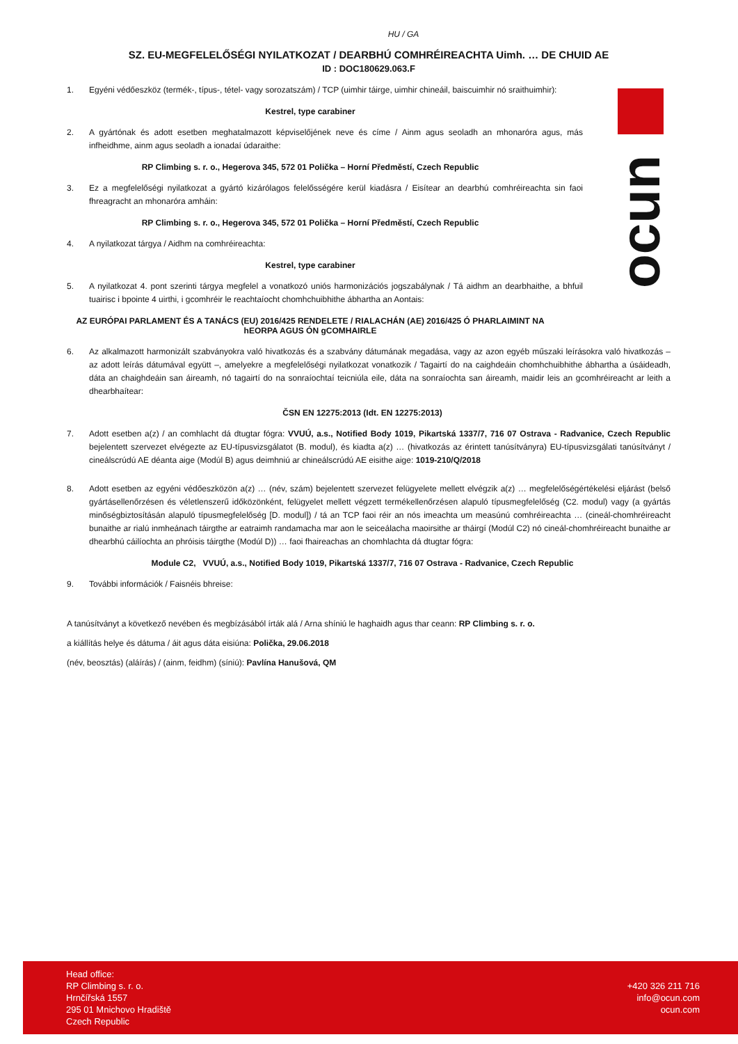ocun
HU / GA
SZ. EU-MEGFELELŐSÉGI NYILATKOZAT / DEARBHÚ COMHRÉIREACHTA Uimh. … DE CHUID AE
ID : DOC180629.063.F
1. Egyéni védőeszköz (termék-, típus-, tétel- vagy sorozatszám) / TCP (uimhir táirge, uimhir chineáil, baiscuimhir nó sraithuimhir):
Kestrel, type carabiner
2. A gyártónak és adott esetben meghatalmazott képviselőjének neve és címe / Ainm agus seoladh an mhonaróra agus, más infheidhme, ainm agus seoladh a ionadaí údaraithe:
RP Climbing s. r. o., Hegerova 345, 572 01 Polička – Horní Předměstí, Czech Republic
3. Ez a megfelelőségi nyilatkozat a gyártó kizárólagos felelősségére kerül kiadásra / Eisítear an dearbhú comhréireachta sin faoi fhreagracht an mhonaróra amháin:
RP Climbing s. r. o., Hegerova 345, 572 01 Polička – Horní Předměstí, Czech Republic
4. A nyilatkozat tárgya / Aidhm na comhréireachta:
Kestrel, type carabiner
5. A nyilatkozat 4. pont szerinti tárgya megfelel a vonatkozó uniós harmonizációs jogszabálynak / Tá aidhm an dearbhaithe, a bhfuil tuairisc i bpointe 4 uirthi, i gcomhréir le reachtaíocht chomhchuibhithe ábhartha an Aontais:
AZ EURÓPAI PARLAMENT ÉS A TANÁCS (EU) 2016/425 RENDELETE / RIALACHÁN (AE) 2016/425 Ó PHARLAIMINT NA hEORPA AGUS ÓN gCOMHAIRLE
6. Az alkalmazott harmonizált szabványokra való hivatkozás és a szabvány dátumának megadása, vagy az azon egyéb műszaki leírásokra való hivatkozás – az adott leírás dátumával együtt –, amelyekre a megfelelőségi nyilatkozat vonatkozik / Tagairtí do na caighdeáin chomhchuibhithe ábhartha a úsáideadh, dáta an chaighdeáin san áireamh, nó tagairtí do na sonraíochtaí teicniúla eile, dáta na sonraíochta san áireamh, maidir leis an gcomhréireacht ar leith a dhearbhaítear:
ČSN EN 12275:2013 (Idt. EN 12275:2013)
7. Adott esetben a(z) / an comhlacht dá dtugtar fógra: VVUÚ, a.s., Notified Body 1019, Pikartská 1337/7, 716 07 Ostrava - Radvanice, Czech Republic bejelentett szervezet elvégezte az EU-típusvizsgálatot (B. modul), és kiadta a(z) … (hivatkozás az érintett tanúsítványra) EU-típusvizsgálati tanúsítványt / cineálscrúdú AE déanta aige (Modúl B) agus deimhniú ar chineálscrúdú AE eisithe aige: 1019-210/Q/2018
8. Adott esetben az egyéni védőeszközön a(z) … (név, szám) bejelentett szervezet felügyelete mellett elvégzik a(z) … megfelelőségértékelési eljárást (belső gyártásellenőrzésen és véletlenszerű időközönként, felügyelet mellett végzett termékellenőrzésen alapuló típusmegfelelőség (C2. modul) vagy (a gyártás minőségbiztosításán alapuló típusmegfelelőség [D. modul]) / tá an TCP faoi réir an nós imeachta um measúnú comhréireachta … (cineál-chomhréireacht bunaithe ar rialú inmheánach táirgthe ar eatraimh randamacha mar aon le seiceálacha maoirsithe ar tháirgí (Modúl C2) nó cineál-chomhréireacht bunaithe ar dhearbhú cáilíochta an phróisis táirgthe (Modúl D)) … faoi fhaireachas an chomhlachta dá dtugtar fógra:
Module C2, VVUÚ, a.s., Notified Body 1019, Pikartská 1337/7, 716 07 Ostrava - Radvanice, Czech Republic
9. További információk / Faisnéis bhreise:
A tanúsítványt a következő nevében és megbízásából írták alá / Arna shíniú le haghaidh agus thar ceann: RP Climbing s. r. o.
a kiállítás helye és dátuma / áit agus dáta eisiúna: Polička, 29.06.2018
(név, beosztás) (aláírás) / (ainm, feidhm) (síniú): Pavlína Hanušová, QM
Head office:
RP Climbing s. r. o.
Hrnčířská 1557
295 01 Mnichovo Hradiště
Czech Republic
+420 326 211 716
info@ocun.com
ocun.com